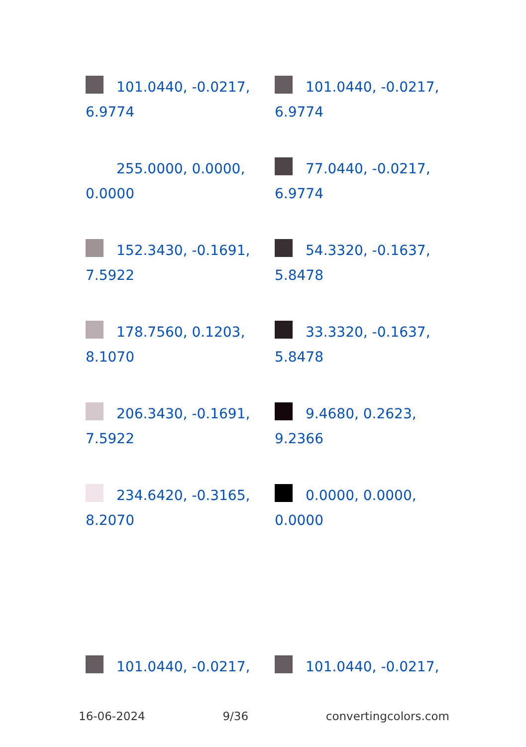101.0440, -0.0217, 6.9774
101.0440, -0.0217, 6.9774
255.0000, 0.0000, 0.0000
77.0440, -0.0217, 6.9774
152.3430, -0.1691, 7.5922
54.3320, -0.1637, 5.8478
178.7560, 0.1203, 8.1070
33.3320, -0.1637, 5.8478
206.3430, -0.1691, 7.5922
9.4680, 0.2623, 9.2366
234.6420, -0.3165, 8.2070
0.0000, 0.0000, 0.0000
101.0440, -0.0217, 101.0440, -0.0217,
16-06-2024 9/36 convertingcolors.com